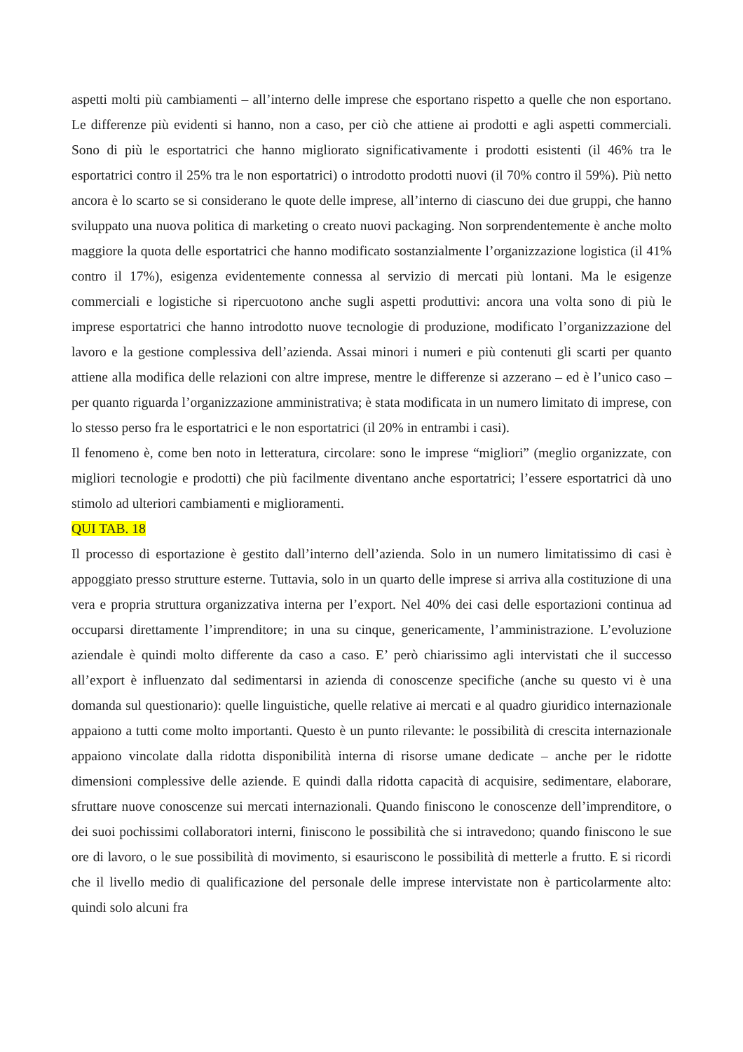aspetti molti più cambiamenti – all’interno delle imprese che esportano rispetto a quelle che non esportano. Le differenze più evidenti si hanno, non a caso, per ciò che attiene ai prodotti e agli aspetti commerciali. Sono di più le esportatrici che hanno migliorato significativamente i prodotti esistenti (il 46% tra le esportatrici contro il 25% tra le non esportatrici) o introdotto prodotti nuovi (il 70% contro il 59%). Più netto ancora è lo scarto se si considerano le quote delle imprese, all’interno di ciascuno dei due gruppi, che hanno sviluppato una nuova politica di marketing o creato nuovi packaging. Non sorprendentemente è anche molto maggiore la quota delle esportatrici che hanno modificato sostanzialmente l’organizzazione logistica (il 41% contro il 17%), esigenza evidentemente connessa al servizio di mercati più lontani. Ma le esigenze commerciali e logistiche si ripercuotono anche sugli aspetti produttivi: ancora una volta sono di più le imprese esportatrici che hanno introdotto nuove tecnologie di produzione, modificato l’organizzazione del lavoro e la gestione complessiva dell’azienda. Assai minori i numeri e più contenuti gli scarti per quanto attiene alla modifica delle relazioni con altre imprese, mentre le differenze si azzerano – ed è l’unico caso – per quanto riguarda l’organizzazione amministrativa; è stata modificata in un numero limitato di imprese, con lo stesso perso fra le esportatrici e le non esportatrici (il 20% in entrambi i casi).
Il fenomeno è, come ben noto in letteratura, circolare: sono le imprese “migliori” (meglio organizzate, con migliori tecnologie e prodotti) che più facilmente diventano anche esportatrici; l’essere esportatrici dà uno stimolo ad ulteriori cambiamenti e miglioramenti.
QUI TAB. 18
Il processo di esportazione è gestito dall’interno dell’azienda. Solo in un numero limitatissimo di casi è appoggiato presso strutture esterne. Tuttavia, solo in un quarto delle imprese si arriva alla costituzione di una vera e propria struttura organizzativa interna per l’export. Nel 40% dei casi delle esportazioni continua ad occuparsi direttamente l’imprenditore; in una su cinque, genericamente, l’amministrazione. L’evoluzione aziendale è quindi molto differente da caso a caso. E’ però chiarissimo agli intervistati che il successo all’export è influenzato dal sedimentarsi in azienda di conoscenze specifiche (anche su questo vi è una domanda sul questionario): quelle linguistiche, quelle relative ai mercati e al quadro giuridico internazionale appaiono a tutti come molto importanti. Questo è un punto rilevante: le possibilità di crescita internazionale appaiono vincolate dalla ridotta disponibilità interna di risorse umane dedicate – anche per le ridotte dimensioni complessive delle aziende. E quindi dalla ridotta capacità di acquisire, sedimentare, elaborare, sfruttare nuove conoscenze sui mercati internazionali. Quando finiscono le conoscenze dell’imprenditore, o dei suoi pochissimi collaboratori interni, finiscono le possibilità che si intravedono; quando finiscono le sue ore di lavoro, o le sue possibilità di movimento, si esauriscono le possibilità di metterle a frutto. E si ricordi che il livello medio di qualificazione del personale delle imprese intervistate non è particolarmente alto: quindi solo alcuni fra